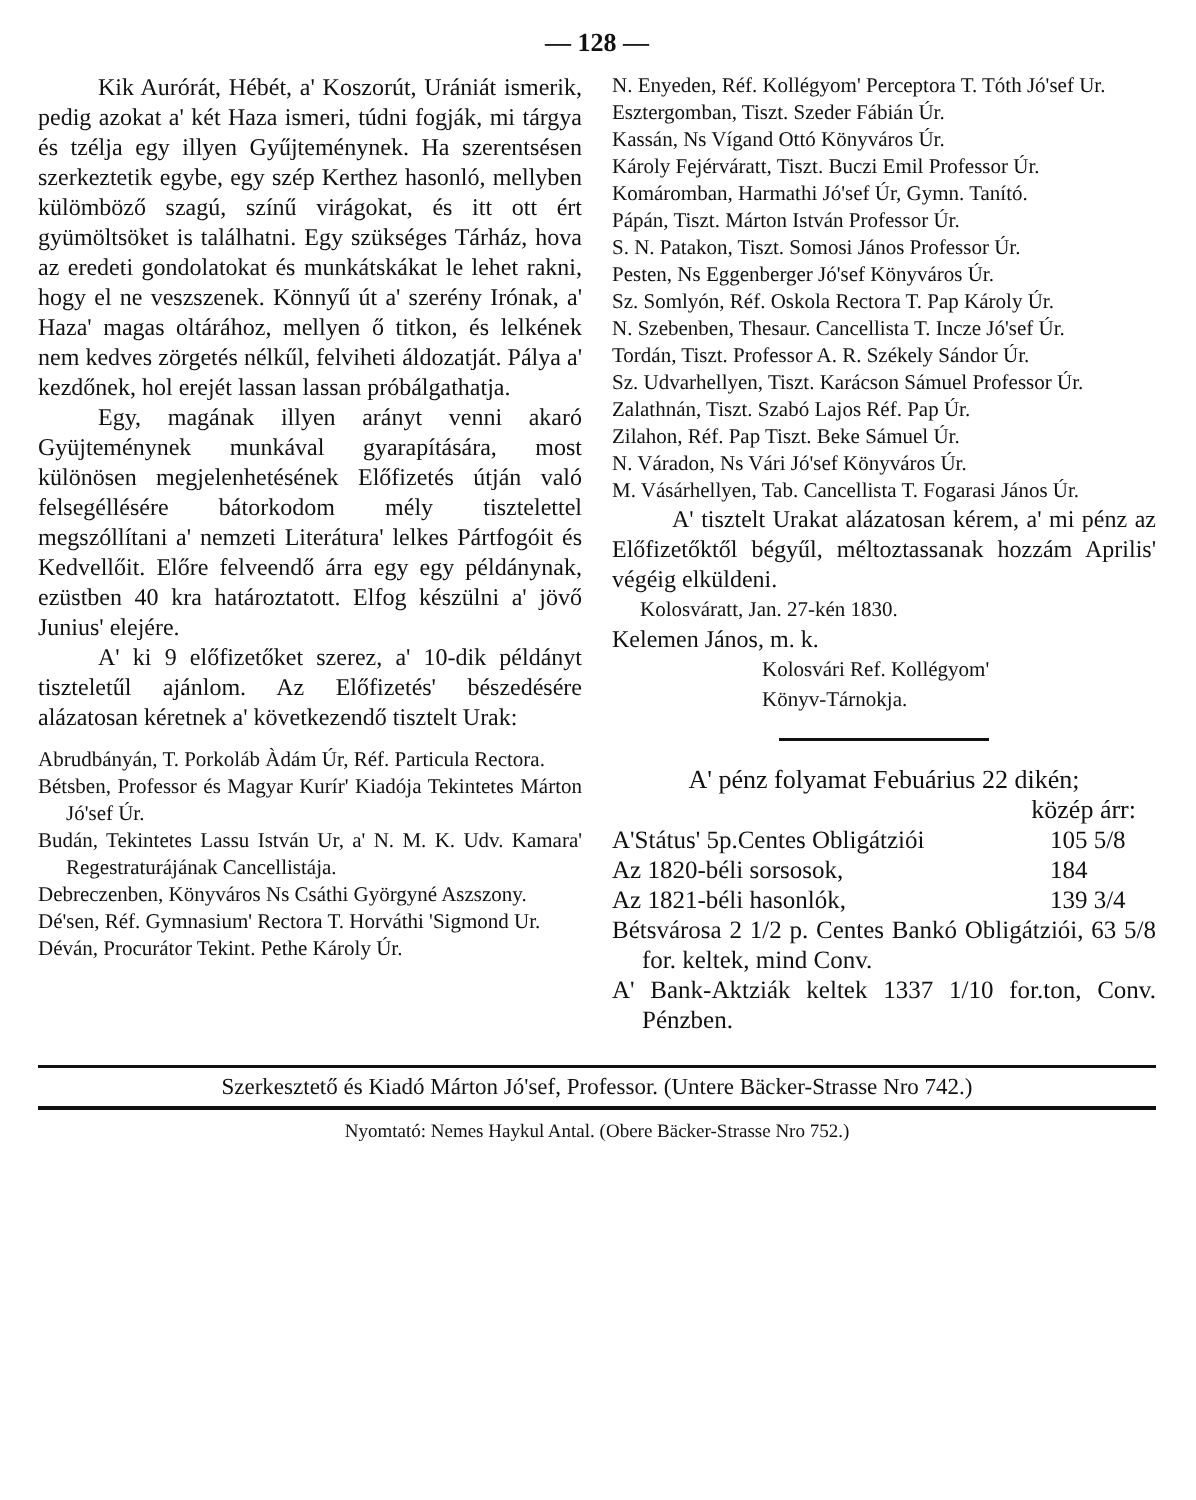— 128 —
Kik Aurórát, Hébét, a' Koszorút, Urániát ismerik, pedig azokat a' két Haza ismeri, túdni fogják, mi tárgya és tzélja egy illyen Gyűjteménynek. Ha szerentsésen szerkeztetik egybe, egy szép Kerthez hasonló, mellyben külömböző szagú, színű virágokat, és itt ott ért gyümöltsöket is találhatni. Egy szükséges Tárház, hova az eredeti gondolatokat és munkátskákat le lehet rakni, hogy el ne veszszenek. Könnyű út a' szerény Irónak, a' Haza' magas oltárához, mellyen ő titkon, és lelkének nem kedves zörgetés nélkűl, felviheti áldozatját. Pálya a' kezdőnek, hol erejét lassan lassan próbálgathatja.
Egy, magának illyen arányt venni akaró Gyüjteménynek munkával gyarapítására, most különösen megjelenhetésének Előfizetés útján való felsegéllésére bátorkodom mély tisztelettel megszóllítani a' nemzeti Literátura' lelkes Pártfogóit és Kedvellőit. Előre felveendő árra egy egy példánynak, ezüstben 40 kra határoztatott. Elfog készülni a' jövő Junius' elejére.
A' ki 9 előfizetőket szerez, a' 10-dik példányt tiszteletűl ajánlom. Az Előfizetés' bészedésére alázatosan kéretnek a' következendő tisztelt Urak:
Abrudbányán, T. Porkoláb Àdám Úr, Réf. Particula Rectora.
Bétsben, Professor és Magyar Kurír' Kiadója Tekintetes Márton Jó'sef Úr.
Budán, Tekintetes Lassu István Ur, a' N. M. K. Udv. Kamara' Regestraturájának Cancellistája.
Debreczenben, Könyváros Ns Csáthi Györgyné Aszszony.
Dé'sen, Réf. Gymnasium' Rectora T. Horváthi 'Sigmond Ur.
Déván, Procurátor Tekint. Pethe Károly Úr.
N. Enyeden, Réf. Kollégyom' Perceptora T. Tóth Jó'sef Ur.
Esztergomban, Tiszt. Szeder Fábián Úr.
Kassán, Ns Vígand Ottó Könyváros Úr.
Károly Fejérváratt, Tiszt. Buczi Emil Professor Úr.
Komáromban, Harmathi Jó'sef Úr, Gymn. Tanító.
Pápán, Tiszt. Márton István Professor Úr.
S. N. Patakon, Tiszt. Somosi János Professor Úr.
Pesten, Ns Eggenberger Jó'sef Könyváros Úr.
Sz. Somlyón, Réf. Oskola Rectora T. Pap Károly Úr.
N. Szebenben, Thesaur. Cancellista T. Incze Jó'sef Úr.
Tordán, Tiszt. Professor A. R. Székely Sándor Úr.
Sz. Udvarhellyen, Tiszt. Karácson Sámuel Professor Úr.
Zalathnán, Tiszt. Szabó Lajos Réf. Pap Úr.
Zilahon, Réf. Pap Tiszt. Beke Sámuel Úr.
N. Váradon, Ns Vári Jó'sef Könyváros Úr.
M. Vásárhellyen, Tab. Cancellista T. Fogarasi János Úr.
A' tisztelt Urakat alázatosan kérem, a' mi pénz az Előfizetőktől bégyűl, méltoztassanak hozzám Aprilis' végéig elküldeni.
Kolosváratt, Jan. 27-kén 1830.
Kelemen János, m. k.
Kolosvári Ref. Kollégyom'
Könyv-Tárnokja.
A' pénz folyamat Febuárius 22 dikén;
közép árr:
| A'Státus' 5p.Centes Obligátziói | 105 5/8 |
| Az 1820-béli sorsosok, | 184 |
| Az 1821-béli hasonlók, | 139 3/4 |
Bétsvárosa 2 1/2 p. Centes Bankó Obligátziói, 63 5/8 for. keltek, mind Conv.
A' Bank-Aktziák keltek 1337 1/10 for.ton, Conv. Pénzben.
Szerkesztető és Kiadó Márton Jó'sef, Professor. (Untere Bäcker-Strasse Nro 742.)
Nyomtató: Nemes Haykul Antal. (Obere Bäcker-Strasse Nro 752.)